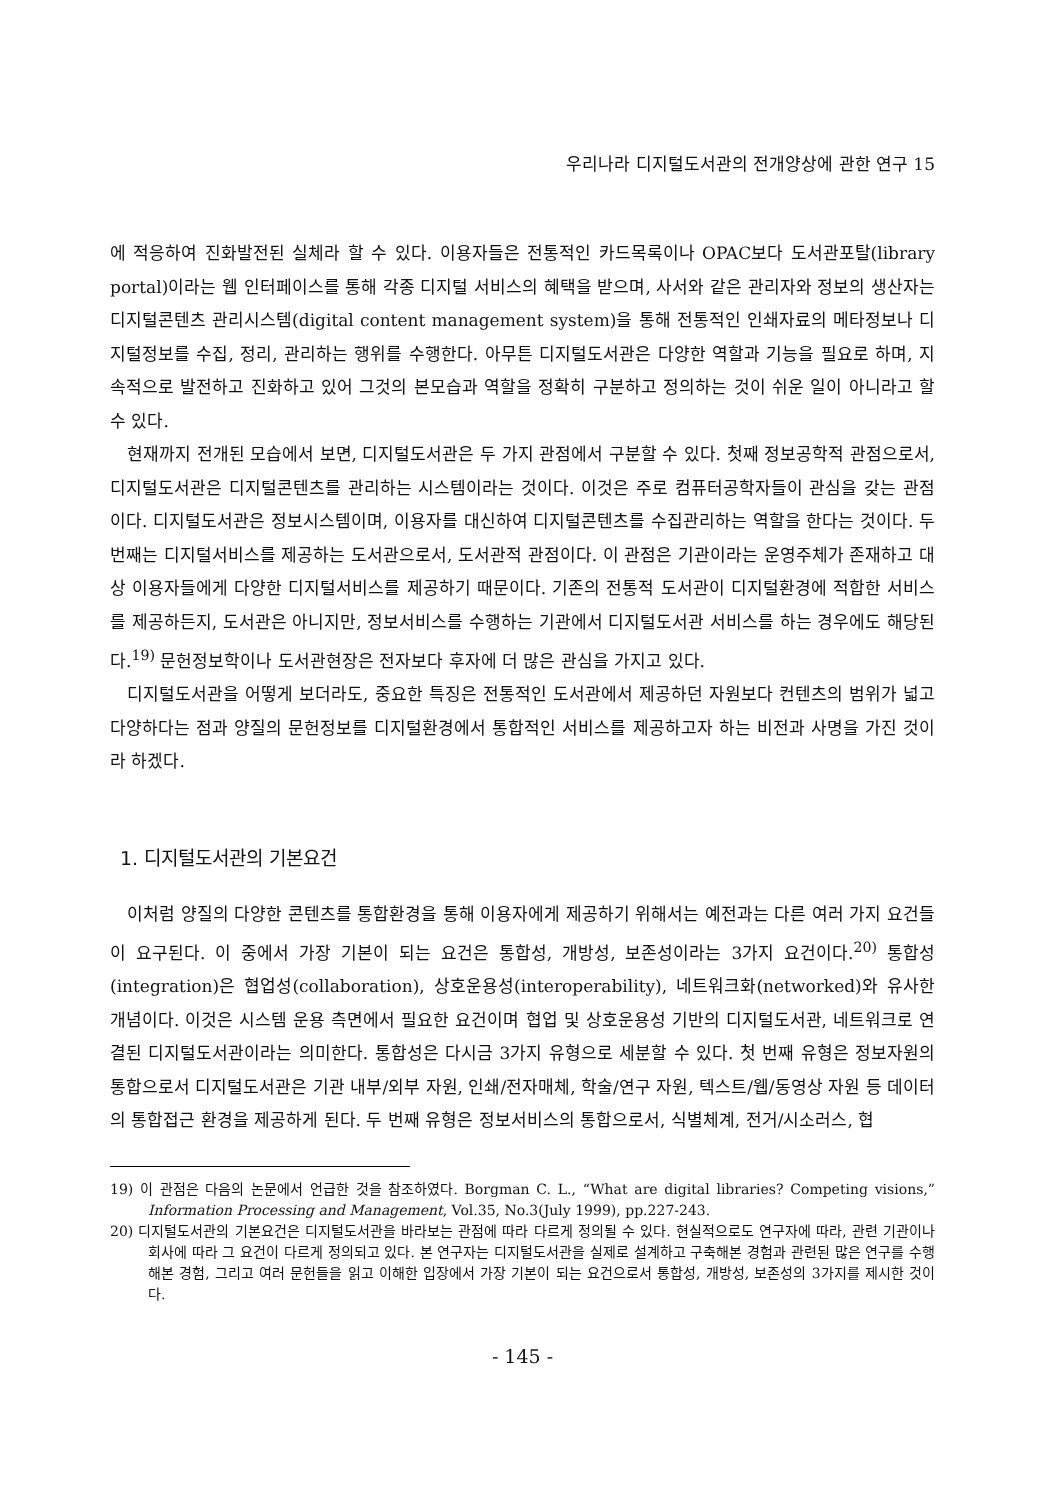우리나라 디지털도서관의 전개양상에 관한 연구 15
에 적응하여 진화발전된 실체라 할 수 있다. 이용자들은 전통적인 카드목록이나 OPAC보다 도서관포탈(library portal)이라는 웹 인터페이스를 통해 각종 디지털 서비스의 혜택을 받으며, 사서와 같은 관리자와 정보의 생산자는 디지털콘텐츠 관리시스템(digital content management system)을 통해 전통적인 인쇄자료의 메타정보나 디지털정보를 수집, 정리, 관리하는 행위를 수행한다. 아무튼 디지털도서관은 다양한 역할과 기능을 필요로 하며, 지속적으로 발전하고 진화하고 있어 그것의 본모습과 역할을 정확히 구분하고 정의하는 것이 쉬운 일이 아니라고 할 수 있다.
현재까지 전개된 모습에서 보면, 디지털도서관은 두 가지 관점에서 구분할 수 있다. 첫째 정보공학적 관점으로서, 디지털도서관은 디지털콘텐츠를 관리하는 시스템이라는 것이다. 이것은 주로 컴퓨터공학자들이 관심을 갖는 관점이다. 디지털도서관은 정보시스템이며, 이용자를 대신하여 디지털콘텐츠를 수집관리하는 역할을 한다는 것이다. 두 번째는 디지털서비스를 제공하는 도서관으로서, 도서관적 관점이다. 이 관점은 기관이라는 운영주체가 존재하고 대상 이용자들에게 다양한 디지털서비스를 제공하기 때문이다. 기존의 전통적 도서관이 디지털환경에 적합한 서비스를 제공하든지, 도서관은 아니지만, 정보서비스를 수행하는 기관에서 디지털도서관 서비스를 하는 경우에도 해당된다.<sup>19)</sup> 문헌정보학이나 도서관현장은 전자보다 후자에 더 많은 관심을 가지고 있다.
디지털도서관을 어떻게 보더라도, 중요한 특징은 전통적인 도서관에서 제공하던 자원보다 컨텐츠의 범위가 넓고 다양하다는 점과 양질의 문헌정보를 디지털환경에서 통합적인 서비스를 제공하고자 하는 비전과 사명을 가진 것이라 하겠다.
1. 디지털도서관의 기본요건
이처럼 양질의 다양한 콘텐츠를 통합환경을 통해 이용자에게 제공하기 위해서는 예전과는 다른 여러 가지 요건들이 요구된다. 이 중에서 가장 기본이 되는 요건은 통합성, 개방성, 보존성이라는 3가지 요건이다.<sup>20)</sup> 통합성(integration)은 협업성(collaboration), 상호운용성(interoperability), 네트워크화(networked)와 유사한 개념이다. 이것은 시스템 운용 측면에서 필요한 요건이며 협업 및 상호운용성 기반의 디지털도서관, 네트워크로 연결된 디지털도서관이라는 의미한다. 통합성은 다시금 3가지 유형으로 세분할 수 있다. 첫 번째 유형은 정보자원의 통합으로서 디지털도서관은 기관 내부/외부 자원, 인쇄/전자매체, 학술/연구 자원, 텍스트/웹/동영상 자원 등 데이터의 통합접근 환경을 제공하게 된다. 두 번째 유형은 정보서비스의 통합으로서, 식별체계, 전거/시소러스, 협
19) 이 관점은 다음의 논문에서 언급한 것을 참조하였다. Borgman C. L., “What are digital libraries? Competing visions,” Information Processing and Management, Vol.35, No.3(July 1999), pp.227-243.
20) 디지털도서관의 기본요건은 디지털도서관을 바라보는 관점에 따라 다르게 정의될 수 있다. 현실적으로도 연구자에 따라, 관련 기관이나 회사에 따라 그 요건이 다르게 정의되고 있다. 본 연구자는 디지털도서관을 실제로 설계하고 구축해본 경험과 관련된 많은 연구를 수행해본 경험, 그리고 여러 문헌들을 읽고 이해한 입장에서 가장 기본이 되는 요건으로서 통합성, 개방성, 보존성의 3가지를 제시한 것이다.
- 145 -